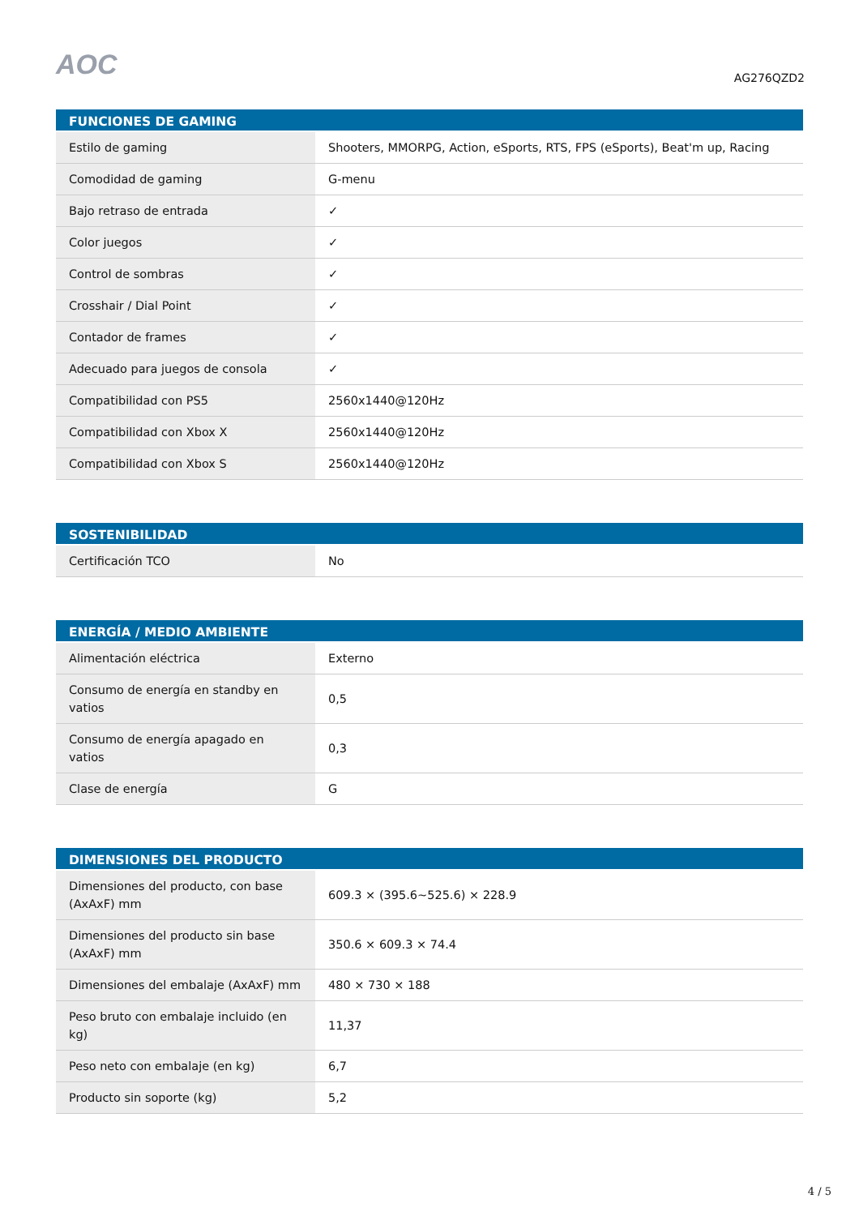AOC
AG276QZD2
| FUNCIONES DE GAMING | |
| --- | --- |
| Estilo de gaming | Shooters, MMORPG, Action, eSports, RTS, FPS (eSports), Beat'm up, Racing |
| Comodidad de gaming | G-menu |
| Bajo retraso de entrada | ✓ |
| Color juegos | ✓ |
| Control de sombras | ✓ |
| Crosshair / Dial Point | ✓ |
| Contador de frames | ✓ |
| Adecuado para juegos de consola | ✓ |
| Compatibilidad con PS5 | 2560x1440@120Hz |
| Compatibilidad con Xbox X | 2560x1440@120Hz |
| Compatibilidad con Xbox S | 2560x1440@120Hz |
| SOSTENIBILIDAD | |
| --- | --- |
| Certificación TCO | No |
| ENERGÍA / MEDIO AMBIENTE | |
| --- | --- |
| Alimentación eléctrica | Externo |
| Consumo de energía en standby en vatios | 0,5 |
| Consumo de energía apagado en vatios | 0,3 |
| Clase de energía | G |
| DIMENSIONES DEL PRODUCTO | |
| --- | --- |
| Dimensiones del producto, con base (AxAxF) mm | 609.3 × (395.6~525.6) × 228.9 |
| Dimensiones del producto sin base (AxAxF) mm | 350.6 × 609.3 × 74.4 |
| Dimensiones del embalaje (AxAxF) mm | 480 × 730 × 188 |
| Peso bruto con embalaje incluido (en kg) | 11,37 |
| Peso neto con embalaje (en kg) | 6,7 |
| Producto sin soporte (kg) | 5,2 |
4 / 5